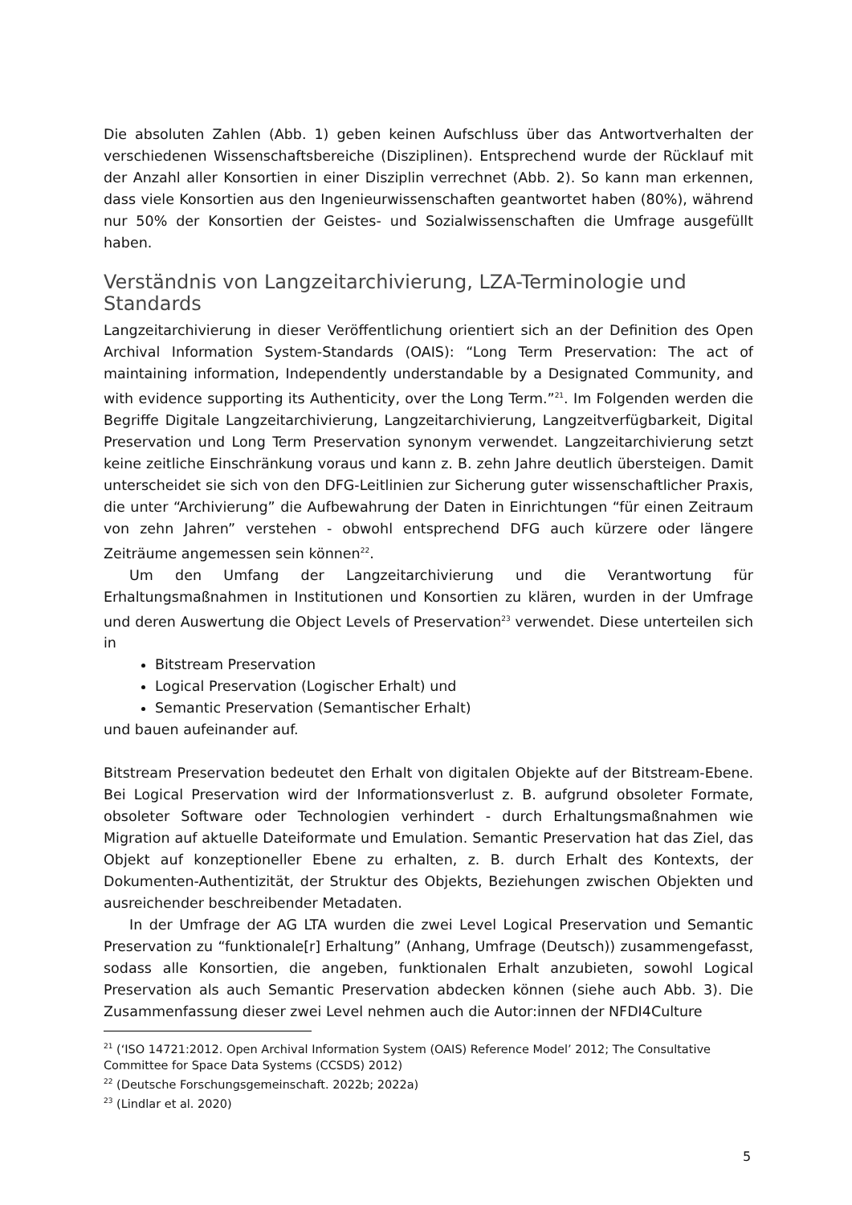Die absoluten Zahlen (Abb. 1) geben keinen Aufschluss über das Antwortverhalten der verschiedenen Wissenschaftsbereiche (Disziplinen). Entsprechend wurde der Rücklauf mit der Anzahl aller Konsortien in einer Disziplin verrechnet (Abb. 2). So kann man erkennen, dass viele Konsortien aus den Ingenieurwissenschaften geantwortet haben (80%), während nur 50% der Konsortien der Geistes- und Sozialwissenschaften die Umfrage ausgefüllt haben.
Verständnis von Langzeitarchivierung, LZA-Terminologie und Standards
Langzeitarchivierung in dieser Veröffentlichung orientiert sich an der Definition des Open Archival Information System-Standards (OAIS): “Long Term Preservation: The act of maintaining information, Independently understandable by a Designated Community, and with evidence supporting its Authenticity, over the Long Term.”<sup>21</sup>. Im Folgenden werden die Begriffe Digitale Langzeitarchivierung, Langzeitarchivierung, Langzeitverfügbarkeit, Digital Preservation und Long Term Preservation synonym verwendet. Langzeitarchivierung setzt keine zeitliche Einschränkung voraus und kann z. B. zehn Jahre deutlich übersteigen. Damit unterscheidet sie sich von den DFG-Leitlinien zur Sicherung guter wissenschaftlicher Praxis, die unter “Archivierung” die Aufbewahrung der Daten in Einrichtungen “für einen Zeitraum von zehn Jahren” verstehen - obwohl entsprechend DFG auch kürzere oder längere Zeiträume angemessen sein können<sup>22</sup>.
Um den Umfang der Langzeitarchivierung und die Verantwortung für Erhaltungsmaßnahmen in Institutionen und Konsortien zu klären, wurden in der Umfrage und deren Auswertung die Object Levels of Preservation<sup>23</sup> verwendet. Diese unterteilen sich in
Bitstream Preservation
Logical Preservation (Logischer Erhalt) und
Semantic Preservation (Semantischer Erhalt)
und bauen aufeinander auf.
Bitstream Preservation bedeutet den Erhalt von digitalen Objekte auf der Bitstream-Ebene. Bei Logical Preservation wird der Informationsverlust z. B. aufgrund obsoleter Formate, obsoleter Software oder Technologien verhindert - durch Erhaltungsmaßnahmen wie Migration auf aktuelle Dateiformate und Emulation. Semantic Preservation hat das Ziel, das Objekt auf konzeptioneller Ebene zu erhalten, z. B. durch Erhalt des Kontexts, der Dokumenten-Authentizität, der Struktur des Objekts, Beziehungen zwischen Objekten und ausreichender beschreibender Metadaten.
In der Umfrage der AG LTA wurden die zwei Level Logical Preservation und Semantic Preservation zu “funktionale[r] Erhaltung” (Anhang, Umfrage (Deutsch)) zusammengefasst, sodass alle Konsortien, die angeben, funktionalen Erhalt anzubieten, sowohl Logical Preservation als auch Semantic Preservation abdecken können (siehe auch Abb. 3). Die Zusammenfassung dieser zwei Level nehmen auch die Autor:innen der NFDI4Culture
<sup>21</sup> (‘ISO 14721:2012. Open Archival Information System (OAIS) Reference Model’ 2012; The Consultative Committee for Space Data Systems (CCSDS) 2012)
<sup>22</sup> (Deutsche Forschungsgemeinschaft. 2022b; 2022a)
<sup>23</sup> (Lindlar et al. 2020)
5